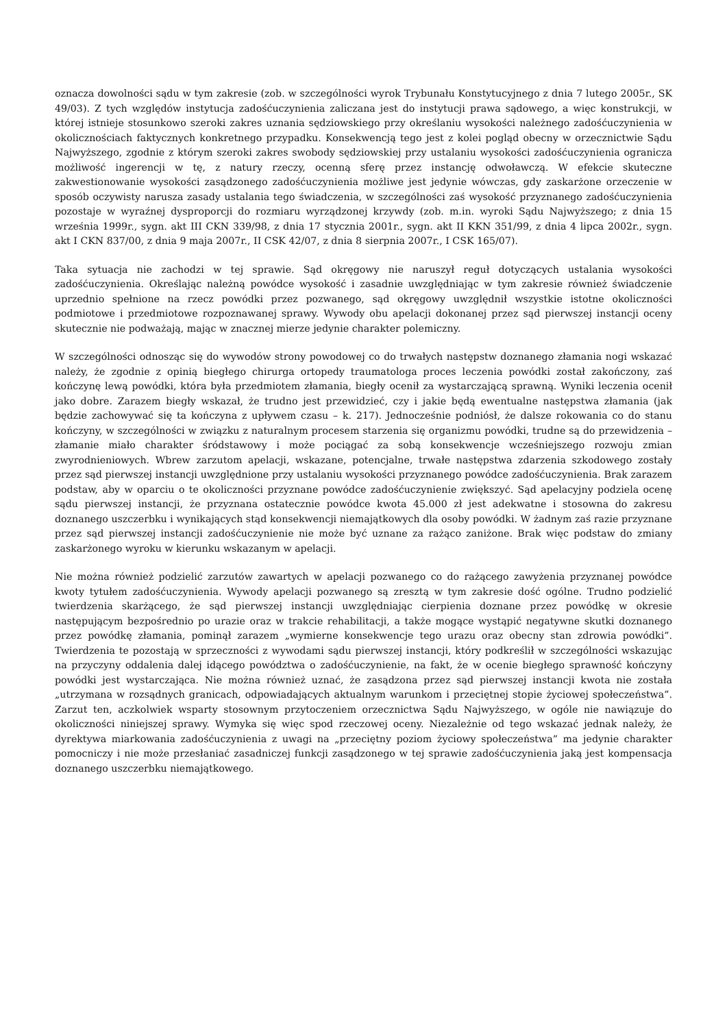oznacza dowolności sądu w tym zakresie (zob. w szczególności wyrok Trybunału Konstytucyjnego z dnia 7 lutego 2005r., SK 49/03). Z tych względów instytucja zadośćuczynienia zaliczana jest do instytucji prawa sądowego, a więc konstrukcji, w której istnieje stosunkowo szeroki zakres uznania sędziowskiego przy określaniu wysokości należnego zadośćuczynienia w okolicznościach faktycznych konkretnego przypadku. Konsekwencją tego jest z kolei pogląd obecny w orzecznictwie Sądu Najwyższego, zgodnie z którym szeroki zakres swobody sędziowskiej przy ustalaniu wysokości zadośćuczynienia ogranicza możliwość ingerencji w tę, z natury rzeczy, ocenną sferę przez instancję odwoławczą. W efekcie skuteczne zakwestionowanie wysokości zasądzonego zadośćuczynienia możliwe jest jedynie wówczas, gdy zaskarżone orzeczenie w sposób oczywisty narusza zasady ustalania tego świadczenia, w szczególności zaś wysokość przyznanego zadośćuczynienia pozostaje w wyraźnej dysproporcji do rozmiaru wyrządzonej krzywdy (zob. m.in. wyroki Sądu Najwyższego; z dnia 15 września 1999r., sygn. akt III CKN 339/98, z dnia 17 stycznia 2001r., sygn. akt II KKN 351/99, z dnia 4 lipca 2002r., sygn. akt I CKN 837/00, z dnia 9 maja 2007r., II CSK 42/07, z dnia 8 sierpnia 2007r., I CSK 165/07).
Taka sytuacja nie zachodzi w tej sprawie. Sąd okręgowy nie naruszył reguł dotyczących ustalania wysokości zadośćuczynienia. Określając należną powódce wysokość i zasadnie uwzględniając w tym zakresie również świadczenie uprzednio spełnione na rzecz powódki przez pozwanego, sąd okręgowy uwzględnił wszystkie istotne okoliczności podmiotowe i przedmiotowe rozpoznawanej sprawy. Wywody obu apelacji dokonanej przez sąd pierwszej instancji oceny skutecznie nie podważają, mając w znacznej mierze jedynie charakter polemiczny.
W szczególności odnosząc się do wywodów strony powodowej co do trwałych następstw doznanego złamania nogi wskazać należy, że zgodnie z opinią biegłego chirurga ortopedy traumatologa proces leczenia powódki został zakończony, zaś kończynę lewą powódki, która była przedmiotem złamania, biegły ocenił za wystarczającą sprawną. Wyniki leczenia ocenił jako dobre. Zarazem biegły wskazał, że trudno jest przewidzieć, czy i jakie będą ewentualne następstwa złamania (jak będzie zachowywać się ta kończyna z upływem czasu – k. 217). Jednocześnie podniósł, że dalsze rokowania co do stanu kończyny, w szczególności w związku z naturalnym procesem starzenia się organizmu powódki, trudne są do przewidzenia – złamanie miało charakter śródstawowy i może pociągać za sobą konsekwencje wcześniejszego rozwoju zmian zwyrodnieniowych. Wbrew zarzutom apelacji, wskazane, potencjalne, trwałe następstwa zdarzenia szkodowego zostały przez sąd pierwszej instancji uwzględnione przy ustalaniu wysokości przyznanego powódce zadośćuczynienia. Brak zarazem podstaw, aby w oparciu o te okoliczności przyznane powódce zadośćuczynienie zwiększyć. Sąd apelacyjny podziela ocenę sądu pierwszej instancji, że przyznana ostatecznie powódce kwota 45.000 zł jest adekwatne i stosowna do zakresu doznanego uszczerbku i wynikających stąd konsekwencji niemajątkowych dla osoby powódki. W żadnym zaś razie przyznane przez sąd pierwszej instancji zadośćuczynienie nie może być uznane za rażąco zaniżone. Brak więc podstaw do zmiany zaskarżonego wyroku w kierunku wskazanym w apelacji.
Nie można również podzielić zarzutów zawartych w apelacji pozwanego co do rażącego zawyżenia przyznanej powódce kwoty tytułem zadośćuczynienia. Wywody apelacji pozwanego są zresztą w tym zakresie dość ogólne. Trudno podzielić twierdzenia skarżącego, że sąd pierwszej instancji uwzględniając cierpienia doznane przez powódkę w okresie następującym bezpośrednio po urazie oraz w trakcie rehabilitacji, a także mogące wystąpić negatywne skutki doznanego przez powódkę złamania, pominął zarazem „wymierne konsekwencje tego urazu oraz obecny stan zdrowia powódki”. Twierdzenia te pozostają w sprzeczności z wywodami sądu pierwszej instancji, który podkreślił w szczególności wskazując na przyczyny oddalenia dalej idącego powództwa o zadośćuczynienie, na fakt, że w ocenie biegłego sprawność kończyny powódki jest wystarczająca. Nie można również uznać, że zasądzona przez sąd pierwszej instancji kwota nie została „utrzymana w rozsądnych granicach, odpowiadających aktualnym warunkom i przeciętnej stopie życiowej społeczeństwa”. Zarzut ten, aczkolwiek wsparty stosownym przytoczeniem orzecznictwa Sądu Najwyższego, w ogóle nie nawiązuje do okoliczności niniejszej sprawy. Wymyka się więc spod rzeczowej oceny. Niezależnie od tego wskazać jednak należy, że dyrektywa miarkowania zadośćuczynienia z uwagi na „przeciętny poziom życiowy społeczeństwa” ma jedynie charakter pomocniczy i nie może przesłaniać zasadniczej funkcji zasądzonego w tej sprawie zadośćuczynienia jaką jest kompensacja doznanego uszczerbku niemajątkowego.